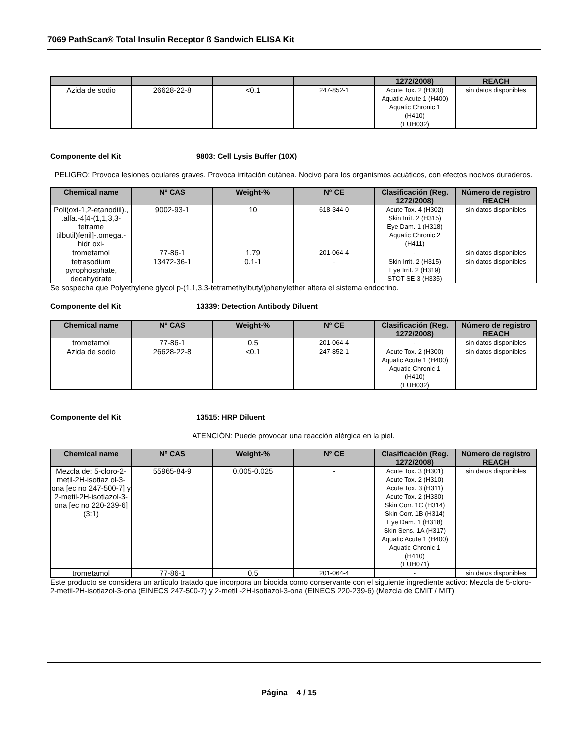7069 PathScan® Total Insulin Receptor ß Sandwich ELISA Kit
| | | | | 1272/2008) | REACH |
| --- | --- | --- | --- | --- | --- |
| Azida de sodio | 26628-22-8 | <0.1 | 247-852-1 | Acute Tox. 2 (H300) Aquatic Acute 1 (H400) Aquatic Chronic 1 (H410) (EUH032) | sin datos disponibles |
Componente del Kit 9803: Cell Lysis Buffer (10X)
PELIGRO: Provoca lesiones oculares graves. Provoca irritación cutánea. Nocivo para los organismos acuáticos, con efectos nocivos duraderos.
| Chemical name | Nº CAS | Weight-% | Nº CE | Clasificación (Reg. 1272/2008) | Número de registro REACH |
| --- | --- | --- | --- | --- | --- |
| Poli(oxi-1,2-etanodiil)., .alfa.-4[4-(1,1,3,3-tetrame tilbutil)fenil]-.omega.-hidr oxi- | 9002-93-1 | 10 | 618-344-0 | Acute Tox. 4 (H302) Skin Irrit. 2 (H315) Eye Dam. 1 (H318) Aquatic Chronic 2 (H411) | sin datos disponibles |
| trometamol | 77-86-1 | 1.79 | 201-064-4 | - | sin datos disponibles |
| tetrasodium pyrophosphate, decahydrate | 13472-36-1 | 0.1-1 | - | Skin Irrit. 2 (H315) Eye Irrit. 2 (H319) STOT SE 3 (H335) | sin datos disponibles |
Se sospecha que Polyethylene glycol p-(1,1,3,3-tetramethylbutyl)phenylether altera el sistema endocrino.
Componente del Kit 13339: Detection Antibody Diluent
| Chemical name | Nº CAS | Weight-% | Nº CE | Clasificación (Reg. 1272/2008) | Número de registro REACH |
| --- | --- | --- | --- | --- | --- |
| trometamol | 77-86-1 | 0.5 | 201-064-4 | - | sin datos disponibles |
| Azida de sodio | 26628-22-8 | <0.1 | 247-852-1 | Acute Tox. 2 (H300) Aquatic Acute 1 (H400) Aquatic Chronic 1 (H410) (EUH032) | sin datos disponibles |
Componente del Kit 13515: HRP Diluent
ATENCIÓN: Puede provocar una reacción alérgica en la piel.
| Chemical name | Nº CAS | Weight-% | Nº CE | Clasificación (Reg. 1272/2008) | Número de registro REACH |
| --- | --- | --- | --- | --- | --- |
| Mezcla de: 5-cloro-2-metil-2H-isotiaz ol-3-ona [ec no 247-500-7] y 2-metil-2H-isotiazol-3-ona [ec no 220-239-6] (3:1) | 55965-84-9 | 0.005-0.025 | - | Acute Tox. 3 (H301) Acute Tox. 2 (H310) Acute Tox. 3 (H311) Acute Tox. 2 (H330) Skin Corr. 1C (H314) Skin Corr. 1B (H314) Eye Dam. 1 (H318) Skin Sens. 1A (H317) Aquatic Acute 1 (H400) Aquatic Chronic 1 (H410) (EUH071) | sin datos disponibles |
| trometamol | 77-86-1 | 0.5 | 201-064-4 | - | sin datos disponibles |
Este producto se considera un artículo tratado que incorpora un biocida como conservante con el siguiente ingrediente activo: Mezcla de 5-cloro-2-metil-2H-isotiazol-3-ona (EINECS 247-500-7) y 2-metil -2H-isotiazol-3-ona (EINECS 220-239-6) (Mezcla de CMIT / MIT)
Página 4 / 15